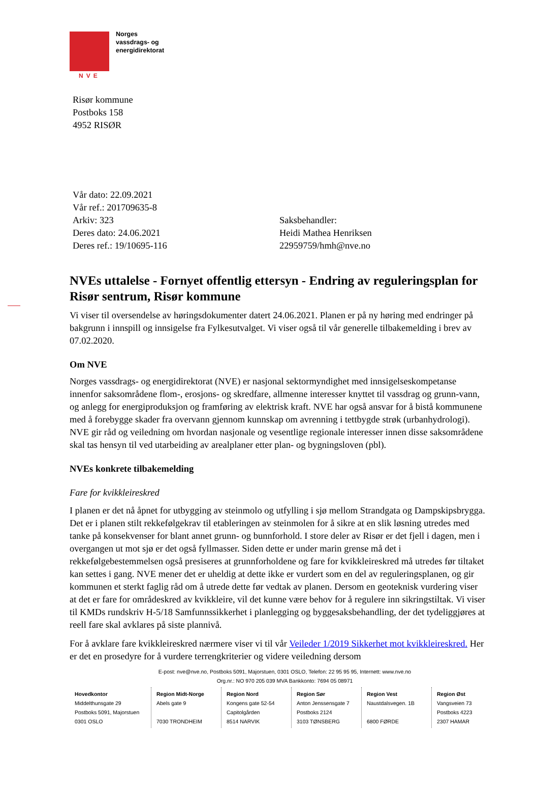Norges
vassdrags- og
energidirektorat
NVE
Risør kommune
Postboks 158
4952 RISØR
Vår dato: 22.09.2021
Vår ref.: 201709635-8
Arkiv: 323
Deres dato: 24.06.2021
Deres ref.: 19/10695-116
Saksbehandler:
Heidi Mathea Henriksen
22959759/hmh@nve.no
NVEs uttalelse - Fornyet offentlig ettersyn - Endring av reguleringsplan for Risør sentrum, Risør kommune
Vi viser til oversendelse av høringsdokumenter datert 24.06.2021. Planen er på ny høring med endringer på bakgrunn i innspill og innsigelse fra Fylkesutvalget. Vi viser også til vår generelle tilbakemelding i brev av 07.02.2020.
Om NVE
Norges vassdrags- og energidirektorat (NVE) er nasjonal sektormyndighet med innsigelseskompetanse innenfor saksområdene flom-, erosjons- og skredfare, allmenne interesser knyttet til vassdrag og grunn-vann, og anlegg for energiproduksjon og framføring av elektrisk kraft. NVE har også ansvar for å bistå kommunene med å forebygge skader fra overvann gjennom kunnskap om avrenning i tettbygde strøk (urbanhydrologi). NVE gir råd og veiledning om hvordan nasjonale og vesentlige regionale interesser innen disse saksområdene skal tas hensyn til ved utarbeiding av arealplaner etter plan- og bygningsloven (pbl).
NVEs konkrete tilbakemelding
Fare for kvikkleireskred
I planen er det nå åpnet for utbygging av steinmolo og utfylling i sjø mellom Strandgata og Dampskipsbrygga. Det er i planen stilt rekkefølgekrav til etableringen av steinmolen for å sikre at en slik løsning utredes med tanke på konsekvenser for blant annet grunn- og bunnforhold. I store deler av Risør er det fjell i dagen, men i overgangen ut mot sjø er det også fyllmasser. Siden dette er under marin grense må det i rekkefølgebestemmelsen også presiseres at grunnforholdene og fare for kvikkleireskred må utredes før tiltaket kan settes i gang. NVE mener det er uheldig at dette ikke er vurdert som en del av reguleringsplanen, og gir kommunen et sterkt faglig råd om å utrede dette før vedtak av planen. Dersom en geoteknisk vurdering viser at det er fare for områdeskred av kvikkleire, vil det kunne være behov for å regulere inn sikringstiltak. Vi viser til KMDs rundskriv H-5/18 Samfunnssikkerhet i planlegging og byggesaksbehandling, der det tydeliggjøres at reell fare skal avklares på siste plannivå.
For å avklare fare kvikkleireskred nærmere viser vi til vår Veileder 1/2019 Sikkerhet mot kvikkleireskred. Her er det en prosedyre for å vurdere terrengkriterier og videre veiledning dersom
E-post: nve@nve.no, Postboks 5091, Majorstuen, 0301 OSLO, Telefon: 22 95 95 95, Internett: www.nve.no
Org.nr.: NO 970 205 039 MVA Bankkonto: 7694 05 08971
| Hovedkontor Middelthunsgate 29 Postboks 5091, Majorstuen 0301 OSLO | Region Midt-Norge Abels gate 9 7030 TRONDHEIM | Region Nord Kongens gate 52-54 Capitolgården 8514 NARVIK | Region Sør Anton Jenssensgate 7 Postboks 2124 3103 TØNSBERG | Region Vest Naustdalsvegen. 1B 6800 FØRDE | Region Øst Vangsveien 73 Postboks 4223 2307 HAMAR |